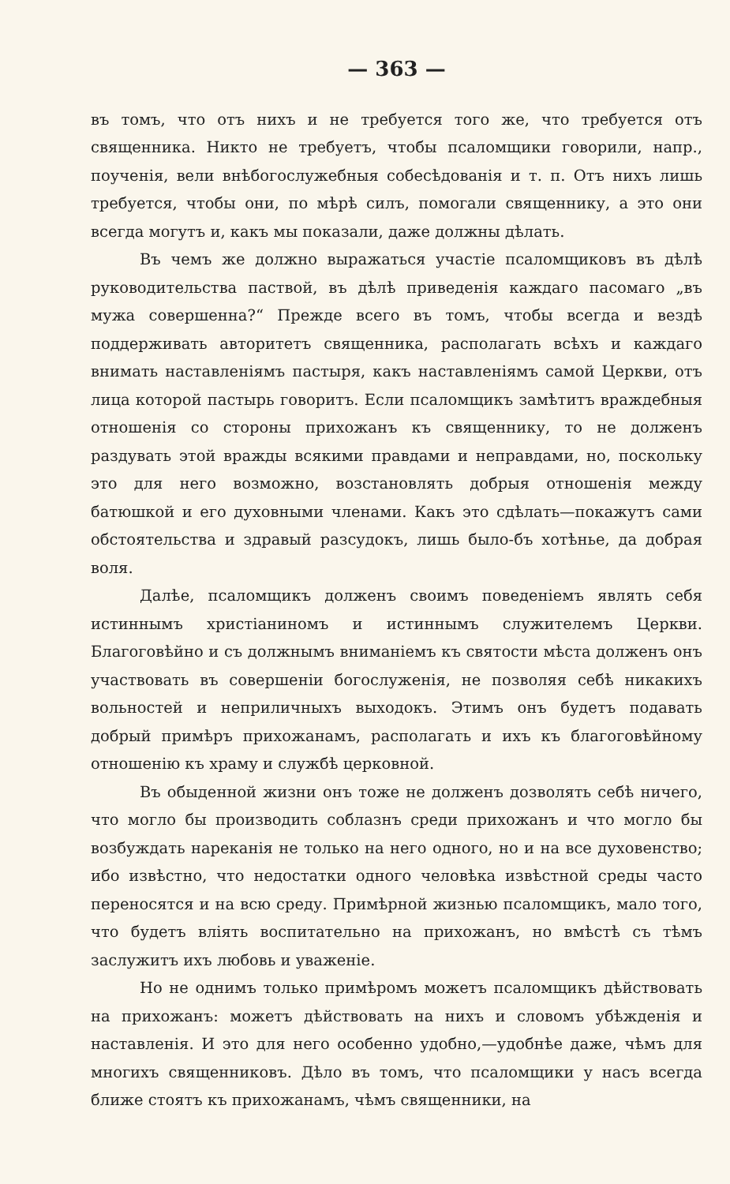— 363 —
въ томъ, что отъ нихъ и не требуется того же, что требуется отъ священника. Никто не требуетъ, чтобы псаломщики говорили, напр., поученія, вели внѣбогослужебныя собесѣдованія и т. п. Отъ нихъ лишь требуется, чтобы они, по мѣрѣ силъ, помогали священнику, а это они всегда могутъ и, какъ мы показали, даже должны дѣлать.
Въ чемъ же должно выражаться участіе псаломщиковъ въ дѣлѣ руководительства паствой, въ дѣлѣ приведенія каждаго пасомаго „въ мужа совершенна?“ Прежде всего въ томъ, чтобы всегда и вездѣ поддерживать авторитетъ священника, располагать всѣхъ и каждаго внимать наставленіямъ пастыря, какъ наставленіямъ самой Церкви, отъ лица которой пастырь говоритъ. Если псаломщикъ замѣтитъ враждебныя отношенія со стороны прихожанъ къ священнику, то не долженъ раздувать этой вражды всякими правдами и неправдами, но, поскольку это для него возможно, возстановлять добрыя отношенія между батюшкой и его духовными членами. Какъ это сдѣлать—покажутъ сами обстоятельства и здравый разсудокъ, лишь было-бъ хотѣнье, да добрая воля.
Далѣе, псаломщикъ долженъ своимъ поведеніемъ являть себя истиннымъ христіаниномъ и истиннымъ служителемъ Церкви. Благоговѣйно и съ должнымъ вниманіемъ къ святости мѣста долженъ онъ участвовать въ совершеніи богослуженія, не позволяя себѣ никакихъ вольностей и неприличныхъ выходокъ. Этимъ онъ будетъ подавать добрый примѣръ прихожанамъ, располагать и ихъ къ благоговѣйному отношенію къ храму и службѣ церковной.
Въ обыденной жизни онъ тоже не долженъ дозволять себѣ ничего, что могло бы производить соблазнъ среди прихожанъ и что могло бы возбуждать нареканія не только на него одного, но и на все духовенство; ибо извѣстно, что недостатки одного человѣка извѣстной среды часто переносятся и на всю среду. Примѣрной жизнью псаломщикъ, мало того, что будетъ вліять воспитательно на прихожанъ, но вмѣстѣ съ тѣмъ заслужитъ ихъ любовь и уваженіе.
Но не однимъ только примѣромъ можетъ псаломщикъ дѣйствовать на прихожанъ: можетъ дѣйствовать на нихъ и словомъ убѣжденія и наставленія. И это для него особенно удобно,—удобнѣе даже, чѣмъ для многихъ священниковъ. Дѣло въ томъ, что псаломщики у насъ всегда ближе стоятъ къ прихожанамъ, чѣмъ священники, на